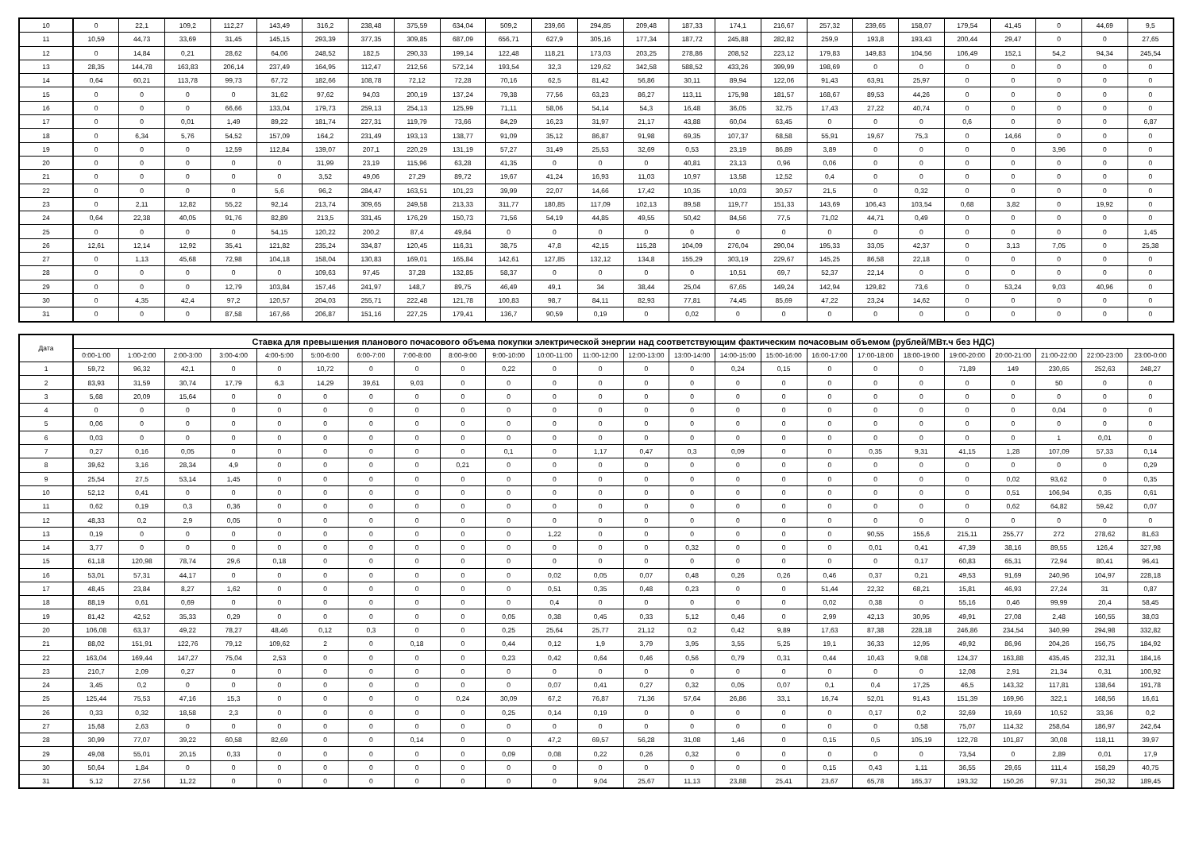| 10 | 0 | 22,1 | 109,2 | 112,27 | 143,49 | 316,2 | 238,48 | 375,59 | 634,04 | 509,2 | 239,66 | 294,85 | 209,48 | 187,33 | 174,1 | 216,67 | 257,32 | 239,65 | 158,07 | 179,54 | 41,45 | 0 | 44,69 | 9,5 |
| 11 | 10,59 | 44,73 | 33,69 | 31,45 | 145,15 | 293,39 | 377,35 | 309,85 | 687,09 | 656,71 | 627,9 | 305,16 | 177,34 | 187,72 | 245,88 | 282,82 | 259,9 | 193,8 | 193,43 | 200,44 | 29,47 | 0 | 0 | 27,65 |
| 12 | 0 | 14,84 | 0,21 | 28,62 | 64,06 | 248,52 | 182,5 | 290,33 | 199,14 | 122,48 | 118,21 | 173,03 | 203,25 | 278,86 | 208,52 | 223,12 | 179,83 | 149,83 | 104,56 | 106,49 | 152,1 | 54,2 | 94,34 | 245,54 |
| 13 | 28,35 | 144,78 | 163,83 | 206,14 | 237,49 | 164,95 | 112,47 | 212,56 | 572,14 | 193,54 | 32,3 | 129,62 | 342,58 | 588,52 | 433,26 | 399,99 | 198,69 | 0 | 0 | 0 | 0 | 0 | 0 | 0 |
| 14 | 0,64 | 60,21 | 113,78 | 99,73 | 67,72 | 182,66 | 108,78 | 72,12 | 72,28 | 70,16 | 62,5 | 81,42 | 56,86 | 30,11 | 89,94 | 122,06 | 91,43 | 63,91 | 25,97 | 0 | 0 | 0 | 0 | 0 |
| 15 | 0 | 0 | 0 | 0 | 31,62 | 97,62 | 94,03 | 200,19 | 137,24 | 79,38 | 77,56 | 63,23 | 86,27 | 113,11 | 175,98 | 181,57 | 168,67 | 89,53 | 44,26 | 0 | 0 | 0 | 0 | 0 |
| 16 | 0 | 0 | 0 | 66,66 | 133,04 | 179,73 | 259,13 | 254,13 | 125,99 | 71,11 | 58,06 | 54,14 | 54,3 | 16,48 | 36,05 | 32,75 | 17,43 | 27,22 | 40,74 | 0 | 0 | 0 | 0 | 0 |
| 17 | 0 | 0 | 0,01 | 1,49 | 89,22 | 181,74 | 227,31 | 119,79 | 73,66 | 84,29 | 16,23 | 31,97 | 21,17 | 43,88 | 60,04 | 63,45 | 0 | 0 | 0 | 0,6 | 0 | 0 | 0 | 6,87 |
| 18 | 0 | 6,34 | 5,76 | 54,52 | 157,09 | 164,2 | 231,49 | 193,13 | 138,77 | 91,09 | 35,12 | 86,87 | 91,98 | 69,35 | 107,37 | 68,58 | 55,91 | 19,67 | 75,3 | 0 | 14,66 | 0 | 0 | 0 |
| 19 | 0 | 0 | 0 | 12,59 | 112,84 | 139,07 | 207,1 | 220,29 | 131,19 | 57,27 | 31,49 | 25,53 | 32,69 | 0,53 | 23,19 | 86,89 | 3,89 | 0 | 0 | 0 | 0 | 3,96 | 0 | 0 |
| 20 | 0 | 0 | 0 | 0 | 0 | 31,99 | 23,19 | 115,96 | 63,28 | 41,35 | 0 | 0 | 0 | 40,81 | 23,13 | 0,96 | 0,06 | 0 | 0 | 0 | 0 | 0 | 0 | 0 |
| 21 | 0 | 0 | 0 | 0 | 0 | 3,52 | 49,06 | 27,29 | 89,72 | 19,67 | 41,24 | 16,93 | 11,03 | 10,97 | 13,58 | 12,52 | 0,4 | 0 | 0 | 0 | 0 | 0 | 0 | 0 |
| 22 | 0 | 0 | 0 | 0 | 5,6 | 96,2 | 284,47 | 163,51 | 101,23 | 39,99 | 22,07 | 14,66 | 17,42 | 10,35 | 10,03 | 30,57 | 21,5 | 0 | 0,32 | 0 | 0 | 0 | 0 | 0 |
| 23 | 0 | 2,11 | 12,82 | 55,22 | 92,14 | 213,74 | 309,65 | 249,58 | 213,33 | 311,77 | 180,85 | 117,09 | 102,13 | 89,58 | 119,77 | 151,33 | 143,69 | 106,43 | 103,54 | 0,68 | 3,82 | 0 | 19,92 | 0 |
| 24 | 0,64 | 22,38 | 40,05 | 91,76 | 82,89 | 213,5 | 331,45 | 176,29 | 150,73 | 71,56 | 54,19 | 44,85 | 49,55 | 50,42 | 84,56 | 77,5 | 71,02 | 44,71 | 0,49 | 0 | 0 | 0 | 0 | 0 |
| 25 | 0 | 0 | 0 | 0 | 54,15 | 120,22 | 200,2 | 87,4 | 49,64 | 0 | 0 | 0 | 0 | 0 | 0 | 0 | 0 | 0 | 0 | 0 | 0 | 0 | 0 | 1,45 |
| 26 | 12,61 | 12,14 | 12,92 | 35,41 | 121,82 | 235,24 | 334,87 | 120,45 | 116,31 | 38,75 | 47,8 | 42,15 | 115,28 | 104,09 | 276,04 | 290,04 | 195,33 | 33,05 | 42,37 | 0 | 3,13 | 7,05 | 0 | 25,38 |
| 27 | 0 | 1,13 | 45,68 | 72,98 | 104,18 | 158,04 | 130,83 | 169,01 | 165,84 | 142,61 | 127,85 | 132,12 | 134,8 | 155,29 | 303,19 | 229,67 | 145,25 | 86,58 | 22,18 | 0 | 0 | 0 | 0 | 0 |
| 28 | 0 | 0 | 0 | 0 | 0 | 109,63 | 97,45 | 37,28 | 132,85 | 58,37 | 0 | 0 | 0 | 0 | 10,51 | 69,7 | 52,37 | 22,14 | 0 | 0 | 0 | 0 | 0 | 0 |
| 29 | 0 | 0 | 0 | 12,79 | 103,84 | 157,46 | 241,97 | 148,7 | 89,75 | 46,49 | 49,1 | 34 | 38,44 | 25,04 | 67,65 | 149,24 | 142,94 | 129,82 | 73,6 | 0 | 53,24 | 9,03 | 40,96 | 0 |
| 30 | 0 | 4,35 | 42,4 | 97,2 | 120,57 | 204,03 | 255,71 | 222,48 | 121,78 | 100,83 | 98,7 | 84,11 | 82,93 | 77,81 | 74,45 | 85,69 | 47,22 | 23,24 | 14,62 | 0 | 0 | 0 | 0 | 0 |
| 31 | 0 | 0 | 0 | 87,58 | 167,66 | 206,87 | 151,16 | 227,25 | 179,41 | 136,7 | 90,59 | 0,19 | 0 | 0,02 | 0 | 0 | 0 | 0 | 0 | 0 | 0 | 0 | 0 | 0 |
| Дата | Ставка для превышения планового почасового объема покупки электрической энергии над соответствующим фактическим почасовым объемом (рублей/МВт.ч без НДС) | | | | | | | | | | | | | | | | | | | | | | | |
| --- | --- | --- | --- | --- | --- | --- | --- | --- | --- | --- | --- | --- | --- | --- | --- | --- | --- | --- | --- | --- | --- | --- | --- | --- |
| | 0:00-1:00 | 1:00-2:00 | 2:00-3:00 | 3:00-4:00 | 4:00-5:00 | 5:00-6:00 | 6:00-7:00 | 7:00-8:00 | 8:00-9:00 | 9:00-10:00 | 10:00-11:00 | 11:00-12:00 | 12:00-13:00 | 13:00-14:00 | 14:00-15:00 | 15:00-16:00 | 16:00-17:00 | 17:00-18:00 | 18:00-19:00 | 19:00-20:00 | 20:00-21:00 | 21:00-22:00 | 22:00-23:00 | 23:00-0:00 |
| 1 | 59,72 | 96,32 | 42,1 | 0 | 0 | 10,72 | 0 | 0 | 0 | 0,22 | 0 | 0 | 0 | 0 | 0,24 | 0,15 | 0 | 0 | 0 | 71,89 | 149 | 230,65 | 252,63 | 248,27 |
| 2 | 83,93 | 31,59 | 30,74 | 17,79 | 6,3 | 14,29 | 39,61 | 9,03 | 0 | 0 | 0 | 0 | 0 | 0 | 0 | 0 | 0 | 0 | 0 | 0 | 0 | 50 | 0 | 0 |
| 3 | 5,68 | 20,09 | 15,64 | 0 | 0 | 0 | 0 | 0 | 0 | 0 | 0 | 0 | 0 | 0 | 0 | 0 | 0 | 0 | 0 | 0 | 0 | 0 | 0 | 0 |
| 4 | 0 | 0 | 0 | 0 | 0 | 0 | 0 | 0 | 0 | 0 | 0 | 0 | 0 | 0 | 0 | 0 | 0 | 0 | 0 | 0 | 0 | 0,04 | 0 | 0 |
| 5 | 0,06 | 0 | 0 | 0 | 0 | 0 | 0 | 0 | 0 | 0 | 0 | 0 | 0 | 0 | 0 | 0 | 0 | 0 | 0 | 0 | 0 | 0 | 0 | 0 |
| 6 | 0,03 | 0 | 0 | 0 | 0 | 0 | 0 | 0 | 0 | 0 | 0 | 0 | 0 | 0 | 0 | 0 | 0 | 0 | 0 | 0 | 0 | 1 | 0,01 | 0 |
| 7 | 0,27 | 0,16 | 0,05 | 0 | 0 | 0 | 0 | 0 | 0 | 0,1 | 0 | 1,17 | 0,47 | 0,3 | 0,09 | 0 | 0 | 0,35 | 9,31 | 41,15 | 1,28 | 107,09 | 57,33 | 0,14 |
| 8 | 39,62 | 3,16 | 28,34 | 4,9 | 0 | 0 | 0 | 0 | 0,21 | 0 | 0 | 0 | 0 | 0 | 0 | 0 | 0 | 0 | 0 | 0 | 0 | 0 | 0 | 0,29 |
| 9 | 25,54 | 27,5 | 53,14 | 1,45 | 0 | 0 | 0 | 0 | 0 | 0 | 0 | 0 | 0 | 0 | 0 | 0 | 0 | 0 | 0 | 0 | 0,02 | 93,62 | 0 | 0,35 |
| 10 | 52,12 | 0,41 | 0 | 0 | 0 | 0 | 0 | 0 | 0 | 0 | 0 | 0 | 0 | 0 | 0 | 0 | 0 | 0 | 0 | 0 | 0,51 | 106,94 | 0,35 | 0,61 |
| 11 | 0,62 | 0,19 | 0,3 | 0,36 | 0 | 0 | 0 | 0 | 0 | 0 | 0 | 0 | 0 | 0 | 0 | 0 | 0 | 0 | 0 | 0 | 0,62 | 64,82 | 59,42 | 0,07 |
| 12 | 48,33 | 0,2 | 2,9 | 0,05 | 0 | 0 | 0 | 0 | 0 | 0 | 0 | 0 | 0 | 0 | 0 | 0 | 0 | 0 | 0 | 0 | 0 | 0 | 0 | 0 |
| 13 | 0,19 | 0 | 0 | 0 | 0 | 0 | 0 | 0 | 0 | 0 | 1,22 | 0 | 0 | 0 | 0 | 0 | 0 | 90,55 | 155,6 | 215,11 | 255,77 | 272 | 278,62 | 81,63 |
| 14 | 3,77 | 0 | 0 | 0 | 0 | 0 | 0 | 0 | 0 | 0 | 0 | 0 | 0 | 0,32 | 0 | 0 | 0 | 0,01 | 0,41 | 47,39 | 38,16 | 89,55 | 126,4 | 327,98 |
| 15 | 61,18 | 120,98 | 78,74 | 29,6 | 0,18 | 0 | 0 | 0 | 0 | 0 | 0 | 0 | 0 | 0 | 0 | 0 | 0 | 0 | 0,17 | 60,83 | 65,31 | 72,94 | 80,41 | 96,41 |
| 16 | 53,01 | 57,31 | 44,17 | 0 | 0 | 0 | 0 | 0 | 0 | 0 | 0,02 | 0,05 | 0,07 | 0,48 | 0,26 | 0,26 | 0,46 | 0,37 | 0,21 | 49,53 | 91,69 | 240,96 | 104,97 | 228,18 |
| 17 | 48,45 | 23,84 | 8,27 | 1,62 | 0 | 0 | 0 | 0 | 0 | 0 | 0,51 | 0,35 | 0,48 | 0,23 | 0 | 0 | 51,44 | 22,32 | 68,21 | 15,81 | 46,93 | 27,24 | 31 | 0,87 |
| 18 | 88,19 | 0,61 | 0,69 | 0 | 0 | 0 | 0 | 0 | 0 | 0 | 0,4 | 0 | 0 | 0 | 0 | 0 | 0,02 | 0,38 | 0 | 55,16 | 0,46 | 99,99 | 20,4 | 58,45 |
| 19 | 81,42 | 42,52 | 35,33 | 0,29 | 0 | 0 | 0 | 0 | 0 | 0,05 | 0,38 | 0,45 | 0,33 | 5,12 | 0,46 | 0 | 2,99 | 42,13 | 30,95 | 49,91 | 27,08 | 2,48 | 160,55 | 38,03 |
| 20 | 106,08 | 63,37 | 49,22 | 78,27 | 48,46 | 0,12 | 0,3 | 0 | 0 | 0,25 | 25,64 | 25,77 | 21,12 | 0,2 | 0,42 | 9,89 | 17,63 | 87,38 | 228,18 | 246,86 | 234,54 | 340,99 | 294,98 | 332,82 |
| 21 | 88,02 | 151,91 | 122,76 | 79,12 | 109,62 | 2 | 0 | 0,18 | 0 | 0,44 | 0,12 | 1,9 | 3,79 | 3,95 | 3,55 | 5,25 | 19,1 | 36,33 | 12,95 | 49,92 | 86,96 | 204,26 | 156,75 | 184,92 |
| 22 | 163,04 | 169,44 | 147,27 | 75,04 | 2,53 | 0 | 0 | 0 | 0 | 0,23 | 0,42 | 0,64 | 0,46 | 0,56 | 0,79 | 0,31 | 0,44 | 10,43 | 9,08 | 124,37 | 163,88 | 435,45 | 232,31 | 184,16 |
| 23 | 210,7 | 2,09 | 0,27 | 0 | 0 | 0 | 0 | 0 | 0 | 0 | 0 | 0 | 0 | 0 | 0 | 0 | 0 | 0 | 0 | 12,08 | 2,91 | 21,34 | 0,31 | 100,92 |
| 24 | 3,45 | 0,2 | 0 | 0 | 0 | 0 | 0 | 0 | 0 | 0 | 0,07 | 0,41 | 0,27 | 0,32 | 0,05 | 0,07 | 0,1 | 0,4 | 17,25 | 46,5 | 143,32 | 117,81 | 138,64 | 191,78 |
| 25 | 125,44 | 75,53 | 47,16 | 15,3 | 0 | 0 | 0 | 0 | 0,24 | 30,09 | 67,2 | 76,87 | 71,36 | 57,64 | 26,86 | 33,1 | 16,74 | 52,01 | 91,43 | 151,39 | 169,96 | 322,1 | 168,56 | 16,61 |
| 26 | 0,33 | 0,32 | 18,58 | 2,3 | 0 | 0 | 0 | 0 | 0 | 0,25 | 0,14 | 0,19 | 0 | 0 | 0 | 0 | 0 | 0,17 | 0,2 | 32,69 | 19,69 | 10,52 | 33,36 | 0,2 |
| 27 | 15,68 | 2,63 | 0 | 0 | 0 | 0 | 0 | 0 | 0 | 0 | 0 | 0 | 0 | 0 | 0 | 0 | 0 | 0 | 0,58 | 75,07 | 114,32 | 258,64 | 186,97 | 242,64 |
| 28 | 30,99 | 77,07 | 39,22 | 60,58 | 82,69 | 0 | 0 | 0,14 | 0 | 0 | 47,2 | 69,57 | 56,28 | 31,08 | 1,46 | 0 | 0,15 | 0,5 | 105,19 | 122,78 | 101,87 | 30,08 | 118,11 | 39,97 |
| 29 | 49,08 | 55,01 | 20,15 | 0,33 | 0 | 0 | 0 | 0 | 0 | 0,09 | 0,08 | 0,22 | 0,26 | 0,32 | 0 | 0 | 0 | 0 | 0 | 73,54 | 0 | 2,89 | 0,01 | 17,9 |
| 30 | 50,64 | 1,84 | 0 | 0 | 0 | 0 | 0 | 0 | 0 | 0 | 0 | 0 | 0 | 0 | 0 | 0 | 0,15 | 0,43 | 1,11 | 36,55 | 29,65 | 111,4 | 158,29 | 40,75 |
| 31 | 5,12 | 27,56 | 11,22 | 0 | 0 | 0 | 0 | 0 | 0 | 0 | 0 | 9,04 | 25,67 | 11,13 | 23,88 | 25,41 | 23,67 | 65,78 | 165,37 | 193,32 | 150,26 | 97,31 | 250,32 | 189,45 |